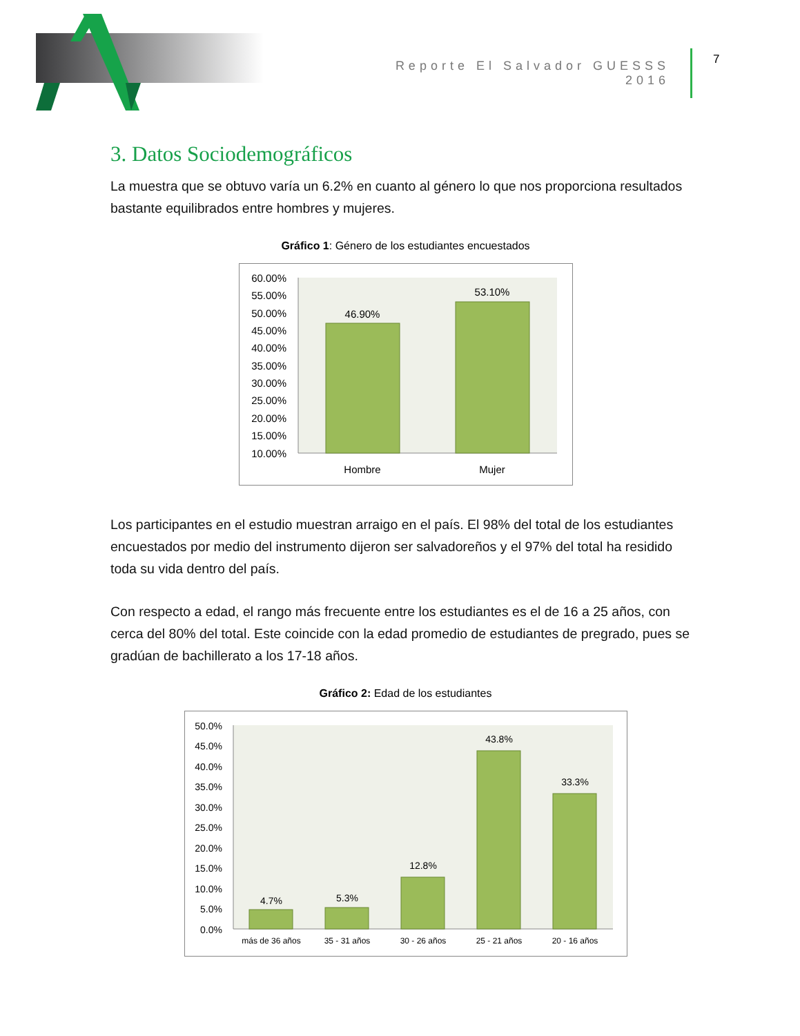Reporte El Salvador GUESSS 2016 7
3. Datos Sociodemográficos
La muestra que se obtuvo varía un 6.2% en cuanto al género lo que nos proporciona resultados bastante equilibrados entre hombres y mujeres.
Gráfico 1: Género de los estudiantes encuestados
60.00%
55.00%
50.00%
45.00%
40.00%
35.00%
30.00%
25.00%
20.00%
15.00%
10.00%
46.90%
53.10%
Hombre
Mujer
Los participantes en el estudio muestran arraigo en el país. El 98% del total de los estudiantes encuestados por medio del instrumento dijeron ser salvadoreños y el 97% del total ha residido toda su vida dentro del país.
Con respecto a edad, el rango más frecuente entre los estudiantes es el de 16 a 25 años, con cerca del 80% del total. Este coincide con la edad promedio de estudiantes de pregrado, pues se gradúan de bachillerato a los 17-18 años.
Gráfico 2: Edad de los estudiantes
50.0%
45.0%
40.0%
35.0%
30.0%
25.0%
20.0%
15.0%
10.0%
5.0%
0.0%
4.7%
5.3%
12.8%
43.8%
33.3%
más de 36 años
35 - 31 años
30 - 26 años
25 - 21 años
20 - 16 años